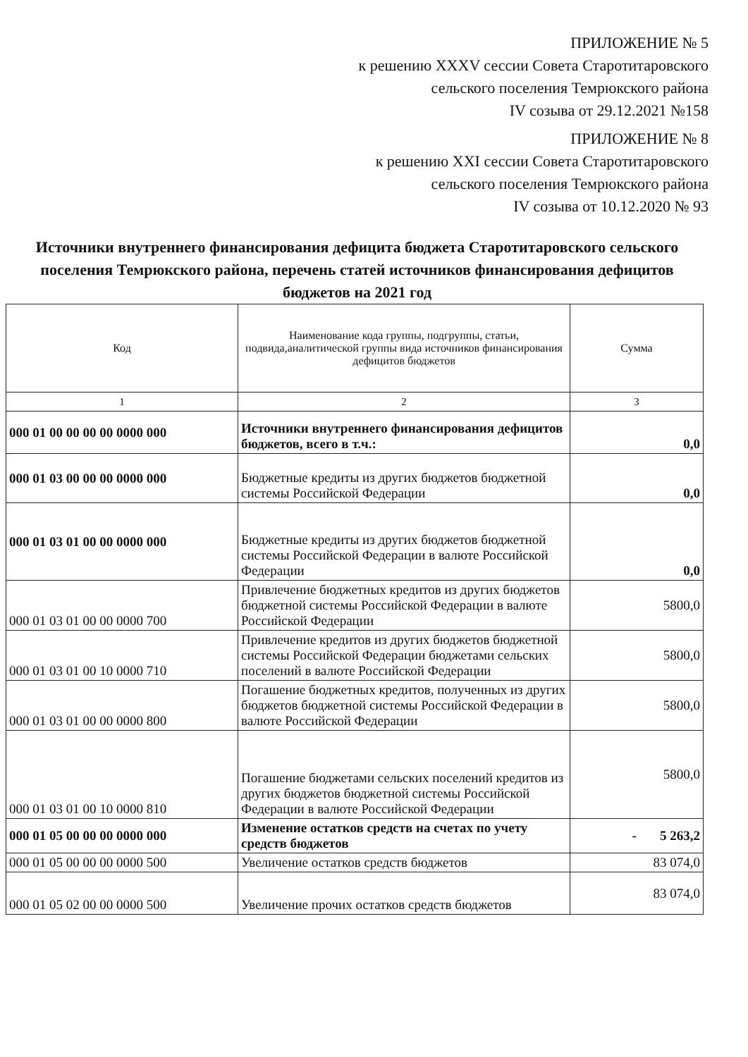ПРИЛОЖЕНИЕ № 5
к решению XXXV сессии Совета Старотитаровского
сельского поселения Темрюкского района
IV созыва от 29.12.2021 №158
ПРИЛОЖЕНИЕ № 8
к решению XXI сессии Совета Старотитаровского
сельского поселения Темрюкского района
IV созыва от 10.12.2020 № 93
Источники внутреннего финансирования дефицита бюджета Старотитаровского сельского поселения Темрюкского района, перечень статей источников финансирования дефицитов бюджетов на 2021 год
| Код | Наименование кода группы, подгруппы, статьи, подвида,аналитической группы вида источников финансирования дефицитов бюджетов | Сумма |
| --- | --- | --- |
| 1 | 2 | 3 |
| 000 01 00 00 00 00 0000 000 | Источники внутреннего финансирования дефицитов бюджетов, всего в т.ч.: | 0,0 |
| 000 01 03 00 00 00 0000 000 | Бюджетные кредиты из других бюджетов бюджетной системы Российской Федерации | 0,0 |
| 000 01 03 01 00 00 0000 000 | Бюджетные кредиты из других бюджетов бюджетной системы Российской Федерации в валюте Российской Федерации | 0,0 |
| 000 01 03 01 00 00 0000 700 | Привлечение бюджетных кредитов из других бюджетов бюджетной системы Российской Федерации в валюте Российской Федерации | 5800,0 |
| 000 01 03 01 00 10 0000 710 | Привлечение кредитов из других бюджетов бюджетной системы Российской Федерации бюджетами сельских поселений в валюте Российской Федерации | 5800,0 |
| 000 01 03 01 00 00 0000 800 | Погашение бюджетных кредитов, полученных из других бюджетов бюджетной системы Российской Федерации в валюте Российской Федерации | 5800,0 |
| 000 01 03 01 00 10 0000 810 | Погашение бюджетами сельских поселений кредитов из других бюджетов бюджетной системы Российской Федерации в валюте Российской Федерации | 5800,0 |
| 000 01 05 00 00 00 0000 000 | Изменение остатков средств на счетах по учету средств бюджетов | - 5 263,2 |
| 000 01 05 00 00 00 0000 500 | Увеличение остатков средств бюджетов | 83 074,0 |
| 000 01 05 02 00 00 0000 500 | Увеличение прочих остатков средств бюджетов | 83 074,0 |